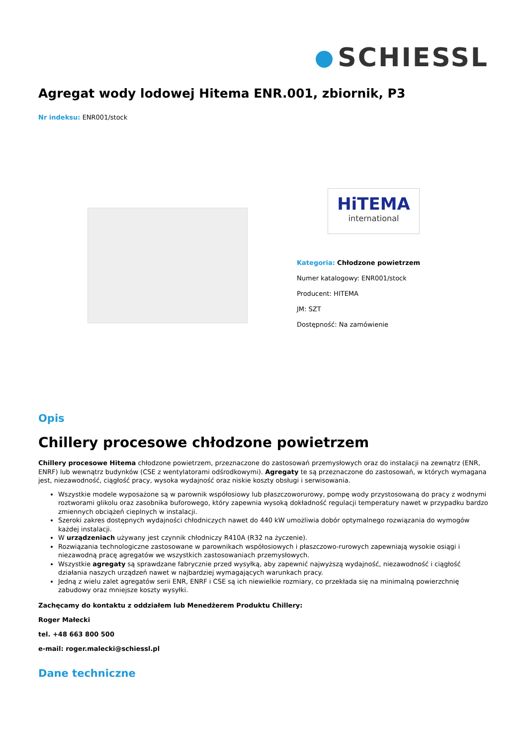SCHIESSL
Agregat wody lodowej Hitema ENR.001, zbiornik, P3
Nr indeksu: ENR001/stock
HiTEMA
international
Kategoria: Chłodzone powietrzem
Numer katalogowy: ENR001/stock
Producent: HITEMA
JM: SZT
Dostępność: Na zamówienie
Opis
Chillery procesowe chłodzone powietrzem
Chillery procesowe Hitema chłodzone powietrzem, przeznaczone do zastosowań przemysłowych oraz do instalacji na zewnątrz (ENR, ENRF) lub wewnątrz budynków (CSE z wentylatorami odśrodkowymi). Agregaty te są przeznaczone do zastosowań, w których wymagana jest, niezawodność, ciągłość pracy, wysoka wydajność oraz niskie koszty obsługi i serwisowania.
Wszystkie modele wyposażone są w parownik współosiowy lub płaszczoworurowy, pompę wody przystosowaną do pracy z wodnymi roztworami glikolu oraz zasobnika buforowego, który zapewnia wysoką dokładność regulacji temperatury nawet w przypadku bardzo zmiennych obciążeń cieplnych w instalacji.
Szeroki zakres dostępnych wydajności chłodniczych nawet do 440 kW umożliwia dobór optymalnego rozwiązania do wymogów każdej instalacji.
W urządzeniach używany jest czynnik chłodniczy R410A (R32 na życzenie).
Rozwiązania technologiczne zastosowane w parownikach współosiowych i płaszczowo-rurowych zapewniają wysokie osiągi i niezawodną pracę agregatów we wszystkich zastosowaniach przemysłowych.
Wszystkie agregaty są sprawdzane fabrycznie przed wysyłką, aby zapewnić najwyższą wydajność, niezawodność i ciągłość działania naszych urządzeń nawet w najbardziej wymagających warunkach pracy.
Jedną z wielu zalet agregatów serii ENR, ENRF i CSE są ich niewielkie rozmiary, co przekłada się na minimalną powierzchnię zabudowy oraz mniejsze koszty wysyłki.
Zachęcamy do kontaktu z oddziałem lub Menedżerem Produktu Chillery:
Roger Małecki
tel. +48 663 800 500
e-mail: roger.malecki@schiessl.pl
Dane techniczne